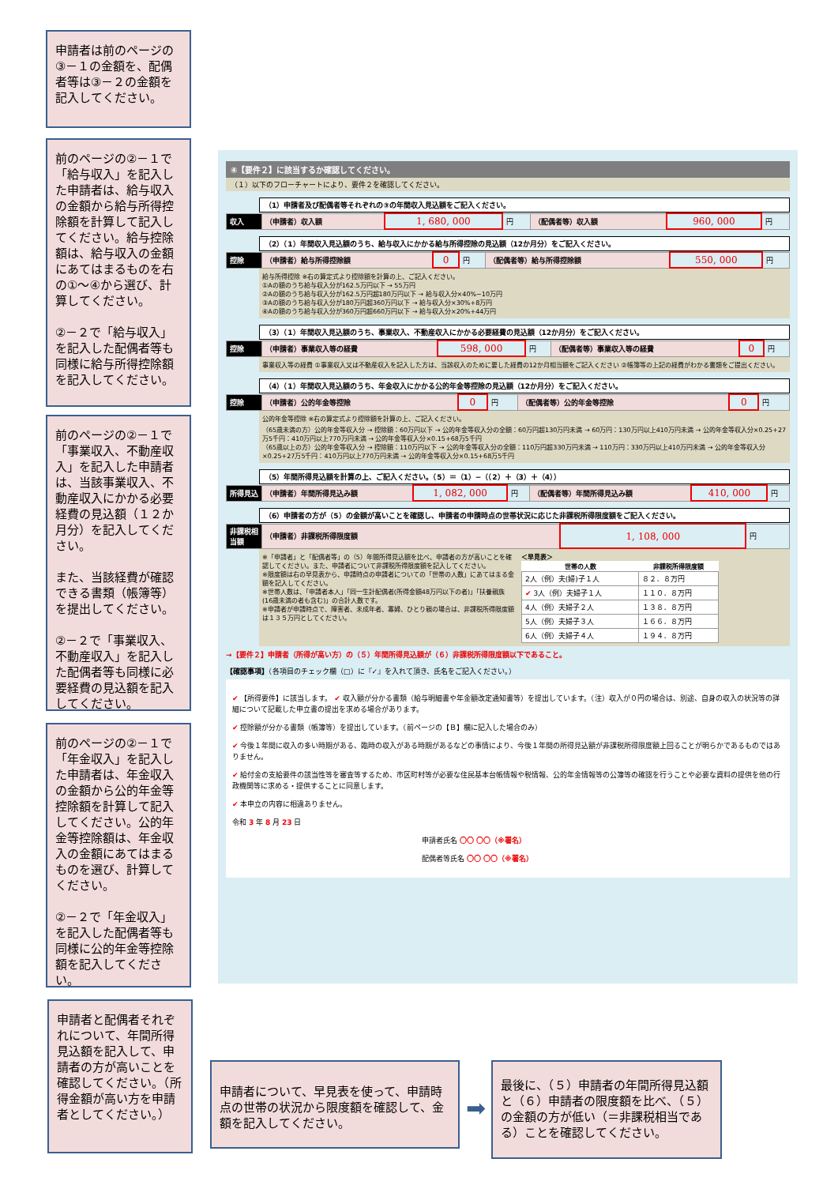申請者は前のページの③－１の金額を、配偶者等は③－２の金額を記入してください。
前のページの②－１で「給与収入」を記入した申請者は、給与収入の金額から給与所得控除額を計算して記入してください。給与控除額は、給与収入の金額にあてはまるものを右の①～④から選び、計算してください。
②－２で「給与収入」を記入した配偶者等も同様に給与所得控除額を記入してください。
前のページの②－１で「事業収入、不動産収入」を記入した申請者は、当該事業収入、不動産収入にかかる必要経費の見込額（１２か月分）を記入してください。
また、当該経費が確認できる書類（帳簿等）を提出してください。
②－２で「事業収入、不動産収入」を記入した配偶者等も同様に必要経費の見込額を記入してください。
前のページの②－１で「年金収入」を記入した申請者は、年金収入の金額から公的年金等控除額を計算して記入してください。公的年金等控除額は、年金収入の金額にあてはまるものを選び、計算してください。
②－２で「年金収入」を記入した配偶者等も同様に公的年金等控除額を記入してください。
申請者と配偶者それぞれについて、年間所得見込額を記入して、申請者の方が高いことを確認してください。（所得金額が高い方を申請者としてください。）
申請者について、早見表を使って、申請時点の世帯の状況から限度額を確認して、金額を記入してください。
➡
最後に、（５）申請者の年間所得見込額と（６）申請者の限度額を比べ、（５）の金額の方が低い（＝非課税相当である）ことを確認してください。
④【要件２】に該当するか確認してください。
（１）以下のフローチャートにより、要件２を確認してください。
（1）申請者及び配偶者等それぞれの③の年間収入見込額をご記入ください。
| 収入 | （申請者）収入額 | 1, 680, 000 | 円 | （配偶者等）収入額 | 960, 000 | 円 |
（2）（1）年間収入見込額のうち、給与収入にかかる給与所得控除の見込額（12か月分）をご記入ください。
| 控除 | （申請者）給与所得控除額 | 0 | 円 | （配偶者等）給与所得控除額 | 550, 000 | 円 |
給与所得控除 ※右の算定式より控除額を計算の上、ご記入ください。
①Aの額のうち給与収入分が162.5万円以下 → 55万円
②Aの額のうち給与収入分が162.5万円超180万円以下 → 給与収入分×40%−10万円
③Aの額のうち給与収入分が180万円超360万円以下 → 給与収入分×30%+8万円
④Aの額のうち給与収入分が360万円超660万円以下 → 給与収入分×20%+44万円
（3）（1）年間収入見込額のうち、事業収入、不動産収入にかかる必要経費の見込額（12か月分）をご記入ください。
| 控除 | （申請者）事業収入等の経費 | 598, 000 | 円 | （配偶者等）事業収入等の経費 | 0 | 円 |
事業収入等の経費 ①事業収入又は不動産収入を記入した方は、当該収入のために要した経費の12か月相当額をご記入ください ②帳簿等の上記の経費がわかる書類をご提出ください。
（4）（1）年間収入見込額のうち、年金収入にかかる公的年金等控除の見込額（12か月分）をご記入ください。
| 控除 | （申請者）公的年金等控除 | 0 | 円 | （配偶者等）公的年金等控除 | 0 | 円 |
公的年金等控除 ※右の算定式より控除額を計算の上、ご記入ください。
（65歳未満の方）公的年金等収入分 → 控除額：60万円以下 → 公的年金等収入分の全額：60万円超130万円未満 → 60万円：130万円以上410万円未満 → 公的年金等収入分×0.25+27万5千円：410万円以上770万円未満 → 公的年金等収入分×0.15+68万5千円
（65歳以上の方）公的年金等収入分 → 控除額：110万円以下 → 公的年金等収入分の全額：110万円超330万円未満 → 110万円：330万円以上410万円未満 → 公的年金等収入分×0.25+27万5千円：410万円以上770万円未満 → 公的年金等収入分×0.15+68万5千円
（5）年間所得見込額を計算の上、ご記入ください。（5）＝（1）−（（2）＋（3）＋（4））
| 所得見込 | （申請者）年間所得見込み額 | 1, 082, 000 | 円 | （配偶者等）年間所得見込み額 | 410, 000 | 円 |
（6）申請者の方が（5）の金額が高いことを確認し、申請者の申請時点の世帯状況に応じた非課税所得限度額をご記入ください。
| 非課税相当額 | （申請者）非課税所得限度額 | 1, 108, 000 | 円 |
※「申請者」と「配偶者等」の（5）年間所得見込額を比べ、申請者の方が高いことを確認してください。また、申請者について非課税所得限度額を記入してください。
※限度額は右の早見表から、申請時点の申請者についての「世帯の人数」にあてはまる金額を記入してください。
※世帯人数は、「申請者本人」「同一生計配偶者(所得金額48万円以下の者)」「扶養親族(16歳未満の者も含む)」の合計人数です。
※申請者が申請時点で、障害者、未成年者、寡婦、ひとり親の場合は、非課税所得限度額は１３５万円としてください。
＜早見表＞
| 世帯の人数 | 非課税所得限度額 |
| --- | --- |
| 2人（例）夫(婦)子１人 | ８２．８万円 |
| ✔ 3人（例）夫婦子１人 | １１０．８万円 |
| 4人（例）夫婦子２人 | １３８．８万円 |
| 5人（例）夫婦子３人 | １６６．８万円 |
| 6人（例）夫婦子４人 | １９４．８万円 |
→【要件２】申請者（所得が高い方）の（５）年間所得見込額が（６）非課税所得限度額以下であること。
【確認事項】（各項目のチェック欄（□）に『✓』を入れて頂き、氏名をご記入ください。）
✔ 【所得要件】に該当します。 ✔ 収入額が分かる書類（給与明細書や年金額改定通知書等）を提出しています。（注）収入が０円の場合は、別途、自身の収入の状況等の詳細について記載した申立書の提出を求める場合があります。
✔ 控除額が分かる書類（帳簿等）を提出しています。（前ページの【Ｂ】欄に記入した場合のみ）
✔ 今後１年間に収入の多い時期がある、臨時の収入がある時期があるなどの事情により、今後１年間の所得見込額が非課税所得限度額上回ることが明らかであるものではありません。
✔ 給付金の支給要件の該当性等を審査等するため、市区町村等が必要な住民基本台帳情報や税情報、公的年金情報等の公簿等の確認を行うことや必要な資料の提供を他の行政機関等に求める・提供することに同意します。
✔ 本申立の内容に相違ありません。
令和 3 年 8 月 23 日
申請者氏名 〇〇 〇〇（※署名）
配偶者等氏名 〇〇 〇〇（※署名）